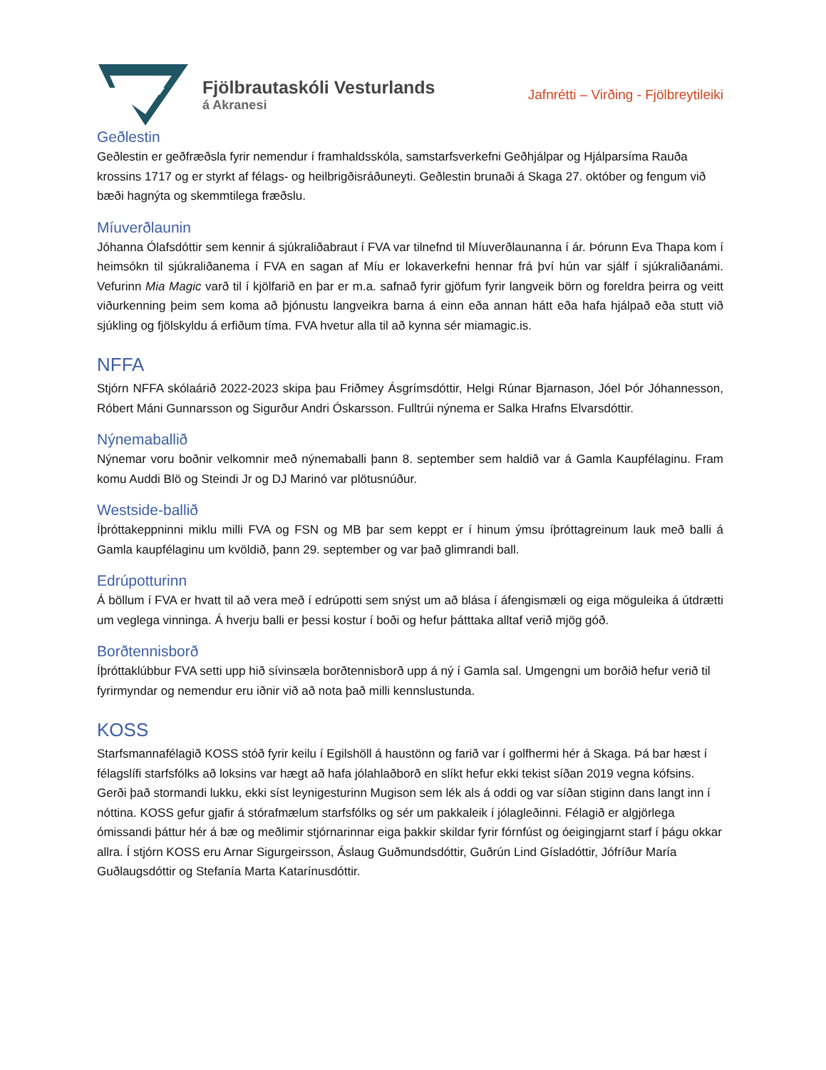Fjölbrautaskóli Vesturlands
á Akranesi
Jafnrétti – Virðing - Fjölbreytileiki
Geðlestin
Geðlestin er geðfræðsla fyrir nemendur í framhaldsskóla, samstarfsverkefni Geðhjálpar og Hjálparsíma Rauða krossins 1717 og er styrkt af félags- og heilbrigðisráðuneyti. Geðlestin brunaði á Skaga 27. október og fengum við bæði hagnýta og skemmtilega fræðslu.
Míuverðlaunin
Jóhanna Ólafsdóttir sem kennir á sjúkraliðabraut í FVA var tilnefnd til Míuverðlaunanna í ár. Þórunn Eva Thapa kom í heimsókn til sjúkraliðanema í FVA en sagan af Míu er lokaverkefni hennar frá því hún var sjálf í sjúkraliðanámi. Vefurinn Mia Magic varð til í kjölfarið en þar er m.a. safnað fyrir gjöfum fyrir langveik börn og foreldra þeirra og veitt viðurkenning þeim sem koma að þjónustu langveikra barna á einn eða annan hátt eða hafa hjálpað eða stutt við sjúkling og fjölskyldu á erfiðum tíma. FVA hvetur alla til að kynna sér miamagic.is.
NFFA
Stjórn NFFA skólaárið 2022-2023 skipa þau Friðmey Ásgrímsdóttir, Helgi Rúnar Bjarnason, Jóel Þór Jóhannesson, Róbert Máni Gunnarsson og Sigurður Andri Óskarsson. Fulltrúi nýnema er Salka Hrafns Elvarsdóttir.
Nýnemaballið
Nýnemar voru boðnir velkomnir með nýnemaballi þann 8. september sem haldið var á Gamla Kaupfélaginu. Fram komu Auddi Blö og Steindi Jr og DJ Marinó var plötusnúður.
Westside-ballið
Íþróttakeppninni miklu milli FVA og FSN og MB þar sem keppt er í hinum ýmsu íþróttagreinum lauk með balli á Gamla kaupfélaginu um kvöldið, þann 29. september og var það glimrandi ball.
Edrúpotturinn
Á böllum í FVA er hvatt til að vera með í edrúpotti sem snýst um að blása í áfengismæli og eiga möguleika á útdrætti um veglega vinninga. Á hverju balli er þessi kostur í boði og hefur þátttaka alltaf verið mjög góð.
Borðtennisborð
Íþróttaklúbbur FVA setti upp hið sívinsæla borðtennisborð upp á ný í Gamla sal. Umgengni um borðið hefur verið til fyrirmyndar og nemendur eru iðnir við að nota það milli kennslustunda.
KOSS
Starfsmannafélagið KOSS stóð fyrir keilu í Egilshöll á haustönn og farið var í golfhermi hér á Skaga. Þá bar hæst í félagslífi starfsfólks að loksins var hægt að hafa jólahlaðborð en slíkt hefur ekki tekist síðan 2019 vegna kófsins. Gerði það stormandi lukku, ekki síst leynigesturinn Mugison sem lék als á oddi og var síðan stiginn dans langt inn í nóttina. KOSS gefur gjafir á stórafmælum starfsfólks og sér um pakkaleik í jólagleðinni. Félagið er algjörlega ómissandi þáttur hér á bæ og meðlimir stjórnarinnar eiga þakkir skildar fyrir fórnfúst og óeigingjarnt starf í þágu okkar allra. Í stjórn KOSS eru Arnar Sigurgeirsson, Áslaug Guðmundsdóttir, Guðrún Lind Gísladóttir, Jófríður María Guðlaugsdóttir og Stefanía Marta Katarínusdóttir.